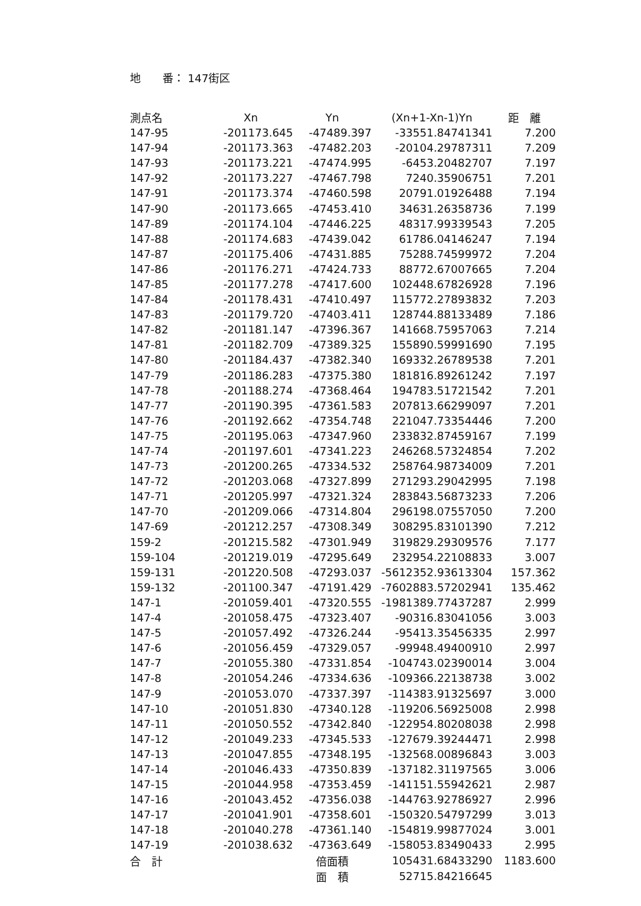地　　番： 147街区
| 測点名 | Xn | Yn | (Xn+1-Xn-1)Yn | 距 離 |
| --- | --- | --- | --- | --- |
| 147-95 | -201173.645 | -47489.397 | -33551.84741341 | 7.200 |
| 147-94 | -201173.363 | -47482.203 | -20104.29787311 | 7.209 |
| 147-93 | -201173.221 | -47474.995 | -6453.20482707 | 7.197 |
| 147-92 | -201173.227 | -47467.798 | 7240.35906751 | 7.201 |
| 147-91 | -201173.374 | -47460.598 | 20791.01926488 | 7.194 |
| 147-90 | -201173.665 | -47453.410 | 34631.26358736 | 7.199 |
| 147-89 | -201174.104 | -47446.225 | 48317.99339543 | 7.205 |
| 147-88 | -201174.683 | -47439.042 | 61786.04146247 | 7.194 |
| 147-87 | -201175.406 | -47431.885 | 75288.74599972 | 7.204 |
| 147-86 | -201176.271 | -47424.733 | 88772.67007665 | 7.204 |
| 147-85 | -201177.278 | -47417.600 | 102448.67826928 | 7.196 |
| 147-84 | -201178.431 | -47410.497 | 115772.27893832 | 7.203 |
| 147-83 | -201179.720 | -47403.411 | 128744.88133489 | 7.186 |
| 147-82 | -201181.147 | -47396.367 | 141668.75957063 | 7.214 |
| 147-81 | -201182.709 | -47389.325 | 155890.59991690 | 7.195 |
| 147-80 | -201184.437 | -47382.340 | 169332.26789538 | 7.201 |
| 147-79 | -201186.283 | -47375.380 | 181816.89261242 | 7.197 |
| 147-78 | -201188.274 | -47368.464 | 194783.51721542 | 7.201 |
| 147-77 | -201190.395 | -47361.583 | 207813.66299097 | 7.201 |
| 147-76 | -201192.662 | -47354.748 | 221047.73354446 | 7.200 |
| 147-75 | -201195.063 | -47347.960 | 233832.87459167 | 7.199 |
| 147-74 | -201197.601 | -47341.223 | 246268.57324854 | 7.202 |
| 147-73 | -201200.265 | -47334.532 | 258764.98734009 | 7.201 |
| 147-72 | -201203.068 | -47327.899 | 271293.29042995 | 7.198 |
| 147-71 | -201205.997 | -47321.324 | 283843.56873233 | 7.206 |
| 147-70 | -201209.066 | -47314.804 | 296198.07557050 | 7.200 |
| 147-69 | -201212.257 | -47308.349 | 308295.83101390 | 7.212 |
| 159-2 | -201215.582 | -47301.949 | 319829.29309576 | 7.177 |
| 159-104 | -201219.019 | -47295.649 | 232954.22108833 | 3.007 |
| 159-131 | -201220.508 | -47293.037 | -5612352.93613304 | 157.362 |
| 159-132 | -201100.347 | -47191.429 | -7602883.57202941 | 135.462 |
| 147-1 | -201059.401 | -47320.555 | -1981389.77437287 | 2.999 |
| 147-4 | -201058.475 | -47323.407 | -90316.83041056 | 3.003 |
| 147-5 | -201057.492 | -47326.244 | -95413.35456335 | 2.997 |
| 147-6 | -201056.459 | -47329.057 | -99948.49400910 | 2.997 |
| 147-7 | -201055.380 | -47331.854 | -104743.02390014 | 3.004 |
| 147-8 | -201054.246 | -47334.636 | -109366.22138738 | 3.002 |
| 147-9 | -201053.070 | -47337.397 | -114383.91325697 | 3.000 |
| 147-10 | -201051.830 | -47340.128 | -119206.56925008 | 2.998 |
| 147-11 | -201050.552 | -47342.840 | -122954.80208038 | 2.998 |
| 147-12 | -201049.233 | -47345.533 | -127679.39244471 | 2.998 |
| 147-13 | -201047.855 | -47348.195 | -132568.00896843 | 3.003 |
| 147-14 | -201046.433 | -47350.839 | -137182.31197565 | 3.006 |
| 147-15 | -201044.958 | -47353.459 | -141151.55942621 | 2.987 |
| 147-16 | -201043.452 | -47356.038 | -144763.92786927 | 2.996 |
| 147-17 | -201041.901 | -47358.601 | -150320.54797299 | 3.013 |
| 147-18 | -201040.278 | -47361.140 | -154819.99877024 | 3.001 |
| 147-19 | -201038.632 | -47363.649 | -158053.83490433 | 2.995 |
| 合 計 | | 倍面積 | 105431.68433290 | 1183.600 |
| | | 面 積 | 52715.84216645 | |